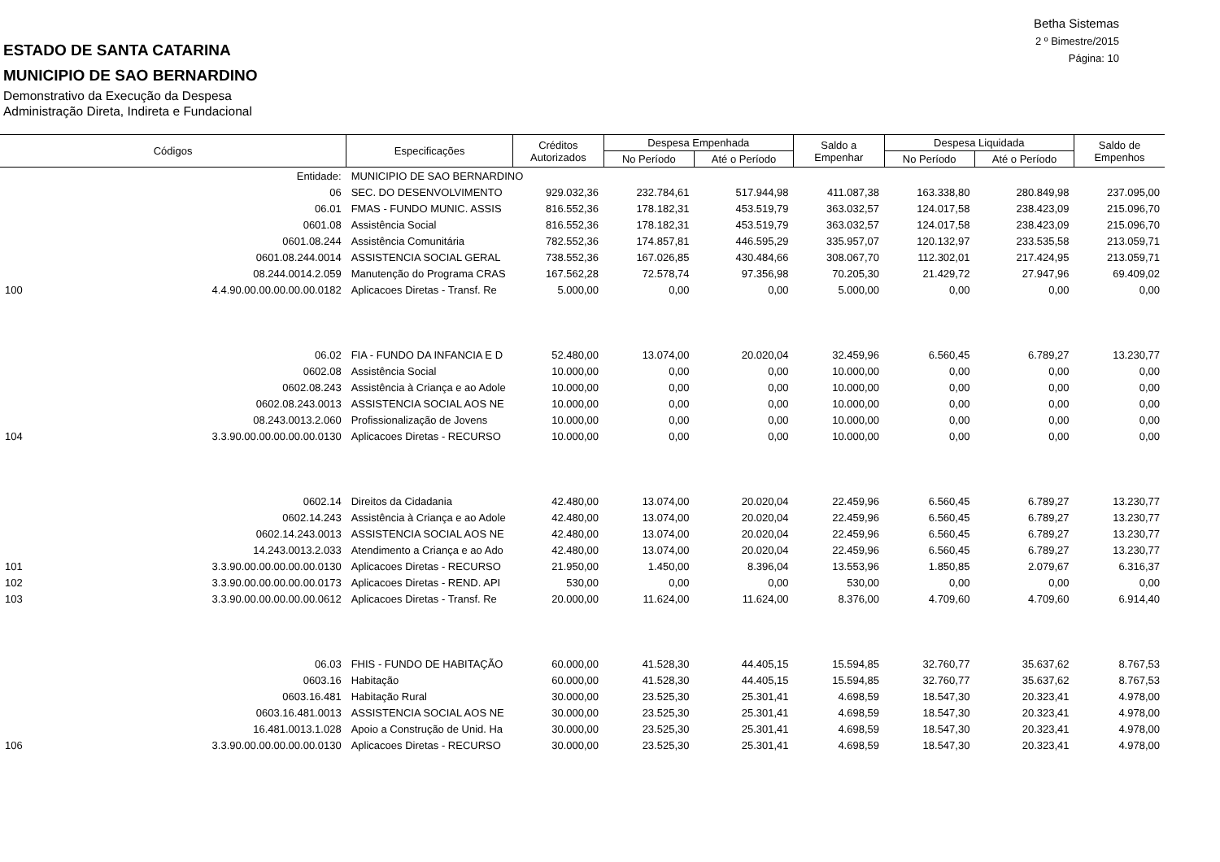Betha Sistemas
2 º Bimestre/2015
Página: 10
ESTADO DE SANTA CATARINA
MUNICIPIO DE SAO BERNARDINO
Demonstrativo da Execução da Despesa
Administração Direta, Indireta e Fundacional
| Códigos | | Especificações | Créditos Autorizados | Despesa Empenhada | | Saldo a Empenhar | Despesa Liquidada | | Saldo de Empenhos |
| --- | --- | --- | --- | --- | --- | --- | --- | --- | --- |
| | | | | No Período | Até o Período | | No Período | Até o Período | |
| | Entidade: | MUNICIPIO DE SAO BERNARDINO | | | | | | | |
| | 06 | SEC. DO DESENVOLVIMENTO | 929.032,36 | 232.784,61 | 517.944,98 | 411.087,38 | 163.338,80 | 280.849,98 | 237.095,00 |
| | 06.01 | FMAS - FUNDO MUNIC. ASSIS | 816.552,36 | 178.182,31 | 453.519,79 | 363.032,57 | 124.017,58 | 238.423,09 | 215.096,70 |
| | 0601.08 | Assistência Social | 816.552,36 | 178.182,31 | 453.519,79 | 363.032,57 | 124.017,58 | 238.423,09 | 215.096,70 |
| | 0601.08.244 | Assistência Comunitária | 782.552,36 | 174.857,81 | 446.595,29 | 335.957,07 | 120.132,97 | 233.535,58 | 213.059,71 |
| | 0601.08.244.0014 | ASSISTENCIA SOCIAL GERAL | 738.552,36 | 167.026,85 | 430.484,66 | 308.067,70 | 112.302,01 | 217.424,95 | 213.059,71 |
| | 08.244.0014.2.059 | Manutenção do Programa CRAS | 167.562,28 | 72.578,74 | 97.356,98 | 70.205,30 | 21.429,72 | 27.947,96 | 69.409,02 |
| 100 | 4.4.90.00.00.00.00.00.0182 | Aplicacoes Diretas - Transf. Re | 5.000,00 | 0,00 | 0,00 | 5.000,00 | 0,00 | 0,00 | 0,00 |
| | 06.02 | FIA - FUNDO DA INFANCIA E D | 52.480,00 | 13.074,00 | 20.020,04 | 32.459,96 | 6.560,45 | 6.789,27 | 13.230,77 |
| | 0602.08 | Assistência Social | 10.000,00 | 0,00 | 0,00 | 10.000,00 | 0,00 | 0,00 | 0,00 |
| | 0602.08.243 | Assistência à Criança e ao Adole | 10.000,00 | 0,00 | 0,00 | 10.000,00 | 0,00 | 0,00 | 0,00 |
| | 0602.08.243.0013 | ASSISTENCIA SOCIAL AOS NE | 10.000,00 | 0,00 | 0,00 | 10.000,00 | 0,00 | 0,00 | 0,00 |
| | 08.243.0013.2.060 | Profissionalização de Jovens | 10.000,00 | 0,00 | 0,00 | 10.000,00 | 0,00 | 0,00 | 0,00 |
| 104 | 3.3.90.00.00.00.00.00.0130 | Aplicacoes Diretas - RECURSO | 10.000,00 | 0,00 | 0,00 | 10.000,00 | 0,00 | 0,00 | 0,00 |
| | 0602.14 | Direitos da Cidadania | 42.480,00 | 13.074,00 | 20.020,04 | 22.459,96 | 6.560,45 | 6.789,27 | 13.230,77 |
| | 0602.14.243 | Assistência à Criança e ao Adole | 42.480,00 | 13.074,00 | 20.020,04 | 22.459,96 | 6.560,45 | 6.789,27 | 13.230,77 |
| | 0602.14.243.0013 | ASSISTENCIA SOCIAL AOS NE | 42.480,00 | 13.074,00 | 20.020,04 | 22.459,96 | 6.560,45 | 6.789,27 | 13.230,77 |
| | 14.243.0013.2.033 | Atendimento a Criança e ao Ado | 42.480,00 | 13.074,00 | 20.020,04 | 22.459,96 | 6.560,45 | 6.789,27 | 13.230,77 |
| 101 | 3.3.90.00.00.00.00.00.0130 | Aplicacoes Diretas - RECURSO | 21.950,00 | 1.450,00 | 8.396,04 | 13.553,96 | 1.850,85 | 2.079,67 | 6.316,37 |
| 102 | 3.3.90.00.00.00.00.00.0173 | Aplicacoes Diretas - REND. API | 530,00 | 0,00 | 0,00 | 530,00 | 0,00 | 0,00 | 0,00 |
| 103 | 3.3.90.00.00.00.00.00.0612 | Aplicacoes Diretas - Transf. Re | 20.000,00 | 11.624,00 | 11.624,00 | 8.376,00 | 4.709,60 | 4.709,60 | 6.914,40 |
| | 06.03 | FHIS - FUNDO DE HABITAÇÃO | 60.000,00 | 41.528,30 | 44.405,15 | 15.594,85 | 32.760,77 | 35.637,62 | 8.767,53 |
| | 0603.16 | Habitação | 60.000,00 | 41.528,30 | 44.405,15 | 15.594,85 | 32.760,77 | 35.637,62 | 8.767,53 |
| | 0603.16.481 | Habitação Rural | 30.000,00 | 23.525,30 | 25.301,41 | 4.698,59 | 18.547,30 | 20.323,41 | 4.978,00 |
| | 0603.16.481.0013 | ASSISTENCIA SOCIAL AOS NE | 30.000,00 | 23.525,30 | 25.301,41 | 4.698,59 | 18.547,30 | 20.323,41 | 4.978,00 |
| | 16.481.0013.1.028 | Apoio a Construção de Unid. Ha | 30.000,00 | 23.525,30 | 25.301,41 | 4.698,59 | 18.547,30 | 20.323,41 | 4.978,00 |
| 106 | 3.3.90.00.00.00.00.00.0130 | Aplicacoes Diretas - RECURSO | 30.000,00 | 23.525,30 | 25.301,41 | 4.698,59 | 18.547,30 | 20.323,41 | 4.978,00 |